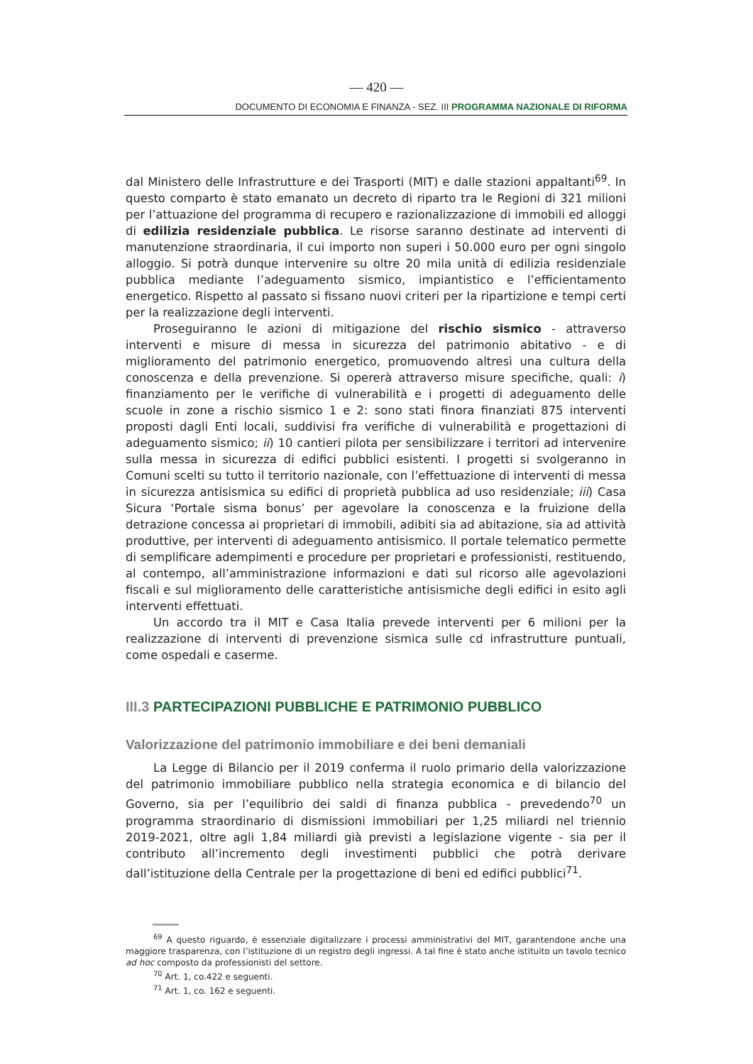— 420 —
DOCUMENTO DI ECONOMIA E FINANZA - SEZ. III PROGRAMMA NAZIONALE DI RIFORMA
dal Ministero delle Infrastrutture e dei Trasporti (MIT) e dalle stazioni appaltanti<sup>69</sup>. In questo comparto è stato emanato un decreto di riparto tra le Regioni di 321 milioni per l’attuazione del programma di recupero e razionalizzazione di immobili ed alloggi di edilizia residenziale pubblica. Le risorse saranno destinate ad interventi di manutenzione straordinaria, il cui importo non superi i 50.000 euro per ogni singolo alloggio. Si potrà dunque intervenire su oltre 20 mila unità di edilizia residenziale pubblica mediante l’adeguamento sismico, impiantistico e l’efficientamento energetico. Rispetto al passato si fissano nuovi criteri per la ripartizione e tempi certi per la realizzazione degli interventi.
Proseguiranno le azioni di mitigazione del rischio sismico - attraverso interventi e misure di messa in sicurezza del patrimonio abitativo - e di miglioramento del patrimonio energetico, promuovendo altresì una cultura della conoscenza e della prevenzione. Si opererà attraverso misure specifiche, quali: i) finanziamento per le verifiche di vulnerabilità e i progetti di adeguamento delle scuole in zone a rischio sismico 1 e 2: sono stati finora finanziati 875 interventi proposti dagli Enti locali, suddivisi fra verifiche di vulnerabilità e progettazioni di adeguamento sismico; ii) 10 cantieri pilota per sensibilizzare i territori ad intervenire sulla messa in sicurezza di edifici pubblici esistenti. I progetti si svolgeranno in Comuni scelti su tutto il territorio nazionale, con l’effettuazione di interventi di messa in sicurezza antisismica su edifici di proprietà pubblica ad uso residenziale; iii) Casa Sicura ‘Portale sisma bonus’ per agevolare la conoscenza e la fruizione della detrazione concessa ai proprietari di immobili, adibiti sia ad abitazione, sia ad attività produttive, per interventi di adeguamento antisismico. Il portale telematico permette di semplificare adempimenti e procedure per proprietari e professionisti, restituendo, al contempo, all’amministrazione informazioni e dati sul ricorso alle agevolazioni fiscali e sul miglioramento delle caratteristiche antisismiche degli edifici in esito agli interventi effettuati.
Un accordo tra il MIT e Casa Italia prevede interventi per 6 milioni per la realizzazione di interventi di prevenzione sismica sulle cd infrastrutture puntuali, come ospedali e caserme.
III.3 PARTECIPAZIONI PUBBLICHE E PATRIMONIO PUBBLICO
Valorizzazione del patrimonio immobiliare e dei beni demaniali
La Legge di Bilancio per il 2019 conferma il ruolo primario della valorizzazione del patrimonio immobiliare pubblico nella strategia economica e di bilancio del Governo, sia per l’equilibrio dei saldi di finanza pubblica - prevedendo<sup>70</sup> un programma straordinario di dismissioni immobiliari per 1,25 miliardi nel triennio 2019-2021, oltre agli 1,84 miliardi già previsti a legislazione vigente - sia per il contributo all’incremento degli investimenti pubblici che potrà derivare dall’istituzione della Centrale per la progettazione di beni ed edifici pubblici<sup>71</sup>.
<sup>69</sup> A questo riguardo, è essenziale digitalizzare i processi amministrativi del MIT, garantendone anche una maggiore trasparenza, con l’istituzione di un registro degli ingressi. A tal fine è stato anche istituito un tavolo tecnico ad hoc composto da professionisti del settore.
<sup>70</sup> Art. 1, co.422 e seguenti.
<sup>71</sup> Art. 1, co. 162 e seguenti.